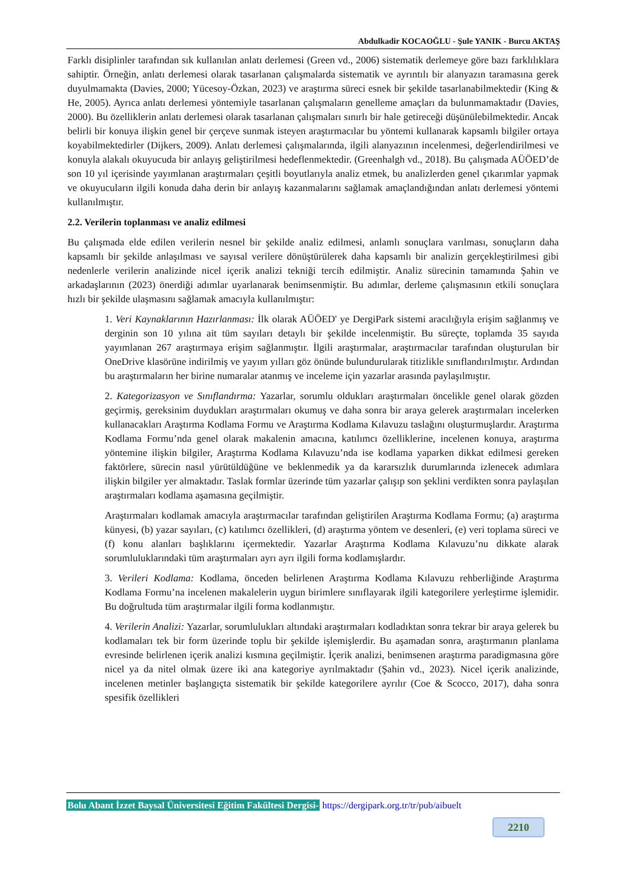Abdulkadir KOCAOĞLU - Şule YANIK - Burcu AKTAŞ
Farklı disiplinler tarafından sık kullanılan anlatı derlemesi (Green vd., 2006) sistematik derlemeye göre bazı farklılıklara sahiptir. Örneğin, anlatı derlemesi olarak tasarlanan çalışmalarda sistematik ve ayrıntılı bir alanyazın taramasına gerek duyulmamakta (Davies, 2000; Yücesoy-Özkan, 2023) ve araştırma süreci esnek bir şekilde tasarlanabilmektedir (King & He, 2005). Ayrıca anlatı derlemesi yöntemiyle tasarlanan çalışmaların genelleme amaçları da bulunmamaktadır (Davies, 2000). Bu özelliklerin anlatı derlemesi olarak tasarlanan çalışmaları sınırlı bir hale getireceği düşünülebilmektedir. Ancak belirli bir konuya ilişkin genel bir çerçeve sunmak isteyen araştırmacılar bu yöntemi kullanarak kapsamlı bilgiler ortaya koyabilmektedirler (Dijkers, 2009). Anlatı derlemesi çalışmalarında, ilgili alanyazının incelenmesi, değerlendirilmesi ve konuyla alakalı okuyucuda bir anlayış geliştirilmesi hedeflenmektedir. (Greenhalgh vd., 2018). Bu çalışmada AÜÖED’de son 10 yıl içerisinde yayımlanan araştırmaları çeşitli boyutlarıyla analiz etmek, bu analizlerden genel çıkarımlar yapmak ve okuyucuların ilgili konuda daha derin bir anlayış kazanmalarını sağlamak amaçlandığından anlatı derlemesi yöntemi kullanılmıştır.
2.2. Verilerin toplanması ve analiz edilmesi
Bu çalışmada elde edilen verilerin nesnel bir şekilde analiz edilmesi, anlamlı sonuçlara varılması, sonuçların daha kapsamlı bir şekilde anlaşılması ve sayısal verilere dönüştürülerek daha kapsamlı bir analizin gerçekleştirilmesi gibi nedenlerle verilerin analizinde nicel içerik analizi tekniği tercih edilmiştir. Analiz sürecinin tamamında Şahin ve arkadaşlarının (2023) önerdiği adımlar uyarlanarak benimsenmiştir. Bu adımlar, derleme çalışmasının etkili sonuçlara hızlı bir şekilde ulaşmasını sağlamak amacıyla kullanılmıştır:
1. Veri Kaynaklarının Hazırlanması: İlk olarak AÜÖED' ye DergiPark sistemi aracılığıyla erişim sağlanmış ve derginin son 10 yılına ait tüm sayıları detaylı bir şekilde incelenmiştir. Bu süreçte, toplamda 35 sayıda yayımlanan 267 araştırmaya erişim sağlanmıştır. İlgili araştırmalar, araştırmacılar tarafından oluşturulan bir OneDrive klasörüne indirilmiş ve yayım yılları göz önünde bulundurularak titizlikle sınıflandırılmıştır. Ardından bu araştırmaların her birine numaralar atanmış ve inceleme için yazarlar arasında paylaşılmıştır.
2. Kategorizasyon ve Sınıflandırma: Yazarlar, sorumlu oldukları araştırmaları öncelikle genel olarak gözden geçirmiş, gereksinim duydukları araştırmaları okumuş ve daha sonra bir araya gelerek araştırmaları incelerken kullanacakları Araştırma Kodlama Formu ve Araştırma Kodlama Kılavuzu taslağını oluşturmuşlardır. Araştırma Kodlama Formu’nda genel olarak makalenin amacına, katılımcı özelliklerine, incelenen konuya, araştırma yöntemine ilişkin bilgiler, Araştırma Kodlama Kılavuzu’nda ise kodlama yaparken dikkat edilmesi gereken faktörlere, sürecin nasıl yürütüldüğüne ve beklenmedik ya da kararsızlık durumlarında izlenecek adımlara ilişkin bilgiler yer almaktadır. Taslak formlar üzerinde tüm yazarlar çalışıp son şeklini verdikten sonra paylaşılan araştırmaları kodlama aşamasına geçilmiştir.
Araştırmaları kodlamak amacıyla araştırmacılar tarafından geliştirilen Araştırma Kodlama Formu; (a) araştırma künyesi, (b) yazar sayıları, (c) katılımcı özellikleri, (d) araştırma yöntem ve desenleri, (e) veri toplama süreci ve (f) konu alanları başlıklarını içermektedir. Yazarlar Araştırma Kodlama Kılavuzu’nu dikkate alarak sorumluluklarındaki tüm araştırmaları ayrı ayrı ilgili forma kodlamışlardır.
3. Verileri Kodlama: Kodlama, önceden belirlenen Araştırma Kodlama Kılavuzu rehberliğinde Araştırma Kodlama Formu’na incelenen makalelerin uygun birimlere sınıflayarak ilgili kategorilere yerleştirme işlemidir. Bu doğrultuda tüm araştırmalar ilgili forma kodlanmıştır.
4. Verilerin Analizi: Yazarlar, sorumlulukları altındaki araştırmaları kodladıktan sonra tekrar bir araya gelerek bu kodlamaları tek bir form üzerinde toplu bir şekilde işlemişlerdir. Bu aşamadan sonra, araştırmanın planlama evresinde belirlenen içerik analizi kısmına geçilmiştir. İçerik analizi, benimsenen araştırma paradigmasına göre nicel ya da nitel olmak üzere iki ana kategoriye ayrılmaktadır (Şahin vd., 2023). Nicel içerik analizinde, incelenen metinler başlangıçta sistematik bir şekilde kategorilere ayrılır (Coe & Scocco, 2017), daha sonra spesifik özellikleri
Bolu Abant İzzet Baysal Üniversitesi Eğitim Fakültesi Dergisi- https://dergipark.org.tr/tr/pub/aibuelt
2210